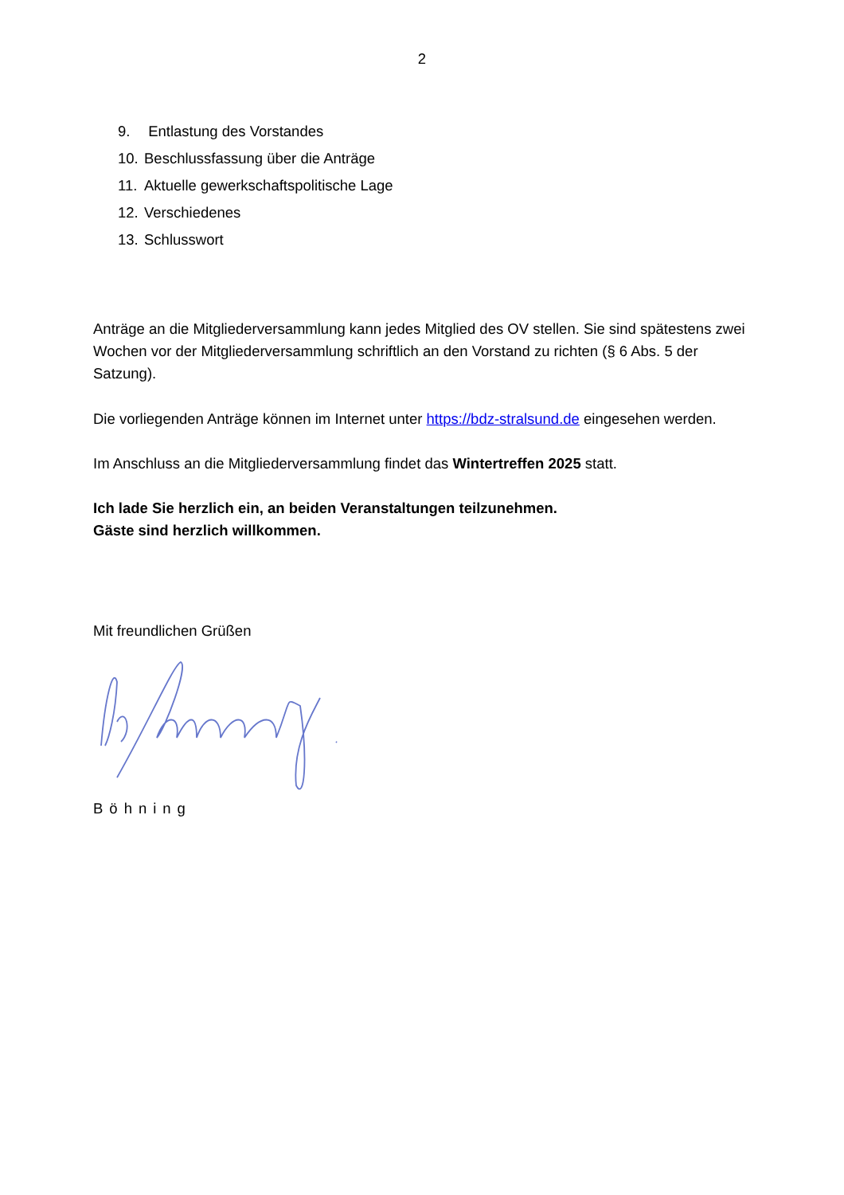2
9. Entlastung des Vorstandes
10. Beschlussfassung über die Anträge
11. Aktuelle gewerkschaftspolitische Lage
12. Verschiedenes
13. Schlusswort
Anträge an die Mitgliederversammlung kann jedes Mitglied des OV stellen. Sie sind spätestens zwei Wochen vor der Mitgliederversammlung schriftlich an den Vorstand zu richten (§ 6 Abs. 5 der Satzung).
Die vorliegenden Anträge können im Internet unter https://bdz-stralsund.de eingesehen werden.
Im Anschluss an die Mitgliederversammlung findet das Wintertreffen 2025 statt.
Ich lade Sie herzlich ein, an beiden Veranstaltungen teilzunehmen.
Gäste sind herzlich willkommen.
Mit freundlichen Grüßen
Böhning